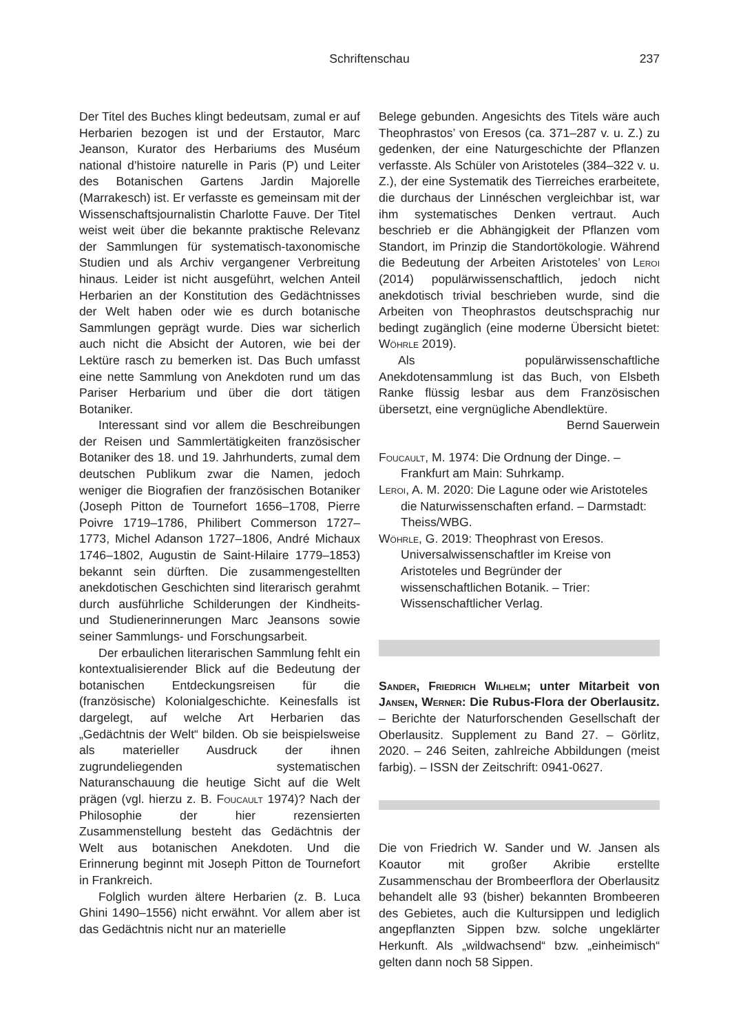Schriftenschau
237
Der Titel des Buches klingt bedeutsam, zumal er auf Herbarien bezogen ist und der Erstautor, Marc Jeanson, Kurator des Herbariums des Muséum national d’histoire naturelle in Paris (P) und Leiter des Botanischen Gartens Jardin Majorelle (Marrakesch) ist. Er verfasste es gemeinsam mit der Wissenschaftsjournalistin Charlotte Fauve. Der Titel weist weit über die bekannte praktische Relevanz der Sammlungen für systematisch-taxonomische Studien und als Archiv vergangener Verbreitung hinaus. Leider ist nicht ausgeführt, welchen Anteil Herbarien an der Konstitution des Gedächtnisses der Welt haben oder wie es durch botanische Sammlungen geprägt wurde. Dies war sicherlich auch nicht die Absicht der Autoren, wie bei der Lektüre rasch zu bemerken ist. Das Buch umfasst eine nette Sammlung von Anekdoten rund um das Pariser Herbarium und über die dort tätigen Botaniker.
Interessant sind vor allem die Beschreibungen der Reisen und Sammlertätigkeiten französischer Botaniker des 18. und 19. Jahrhunderts, zumal dem deutschen Publikum zwar die Namen, jedoch weniger die Biografien der französischen Botaniker (Joseph Pitton de Tournefort 1656–1708, Pierre Poivre 1719–1786, Philibert Commerson 1727–1773, Michel Adanson 1727–1806, André Michaux 1746–1802, Augustin de Saint-Hilaire 1779–1853) bekannt sein dürften. Die zusammengestellten anekdotischen Geschichten sind literarisch gerahmt durch ausführliche Schilderungen der Kindheits- und Studienerinnerungen Marc Jeansons sowie seiner Sammlungs- und Forschungsarbeit.
Der erbaulichen literarischen Sammlung fehlt ein kontextualisierender Blick auf die Bedeutung der botanischen Entdeckungsreisen für die (französische) Kolonialgeschichte. Keinesfalls ist dargelegt, auf welche Art Herbarien das „Gedächtnis der Welt“ bilden. Ob sie beispielsweise als materieller Ausdruck der ihnen zugrundeliegenden systematischen Naturanschauung die heutige Sicht auf die Welt prägen (vgl. hierzu z. B. Foucault 1974)? Nach der Philosophie der hier rezensierten Zusammenstellung besteht das Gedächtnis der Welt aus botanischen Anekdoten. Und die Erinnerung beginnt mit Joseph Pitton de Tournefort in Frankreich.
Folglich wurden ältere Herbarien (z. B. Luca Ghini 1490–1556) nicht erwähnt. Vor allem aber ist das Gedächtnis nicht nur an materielle
Belege gebunden. Angesichts des Titels wäre auch Theophrastos’ von Eresos (ca. 371–287 v. u. Z.) zu gedenken, der eine Naturgeschichte der Pflanzen verfasste. Als Schüler von Aristoteles (384–322 v. u. Z.), der eine Systematik des Tierreiches erarbeitete, die durchaus der Linnéschen vergleichbar ist, war ihm systematisches Denken vertraut. Auch beschrieb er die Abhängigkeit der Pflanzen vom Standort, im Prinzip die Standortökologie. Während die Bedeutung der Arbeiten Aristoteles’ von Leroi (2014) populärwissenschaftlich, jedoch nicht anekdotisch trivial beschrieben wurde, sind die Arbeiten von Theophrastos deutschsprachig nur bedingt zugänglich (eine moderne Übersicht bietet: Wöhrle 2019).
Als populärwissenschaftliche Anekdotensammlung ist das Buch, von Elsbeth Ranke flüssig lesbar aus dem Französischen übersetzt, eine vergnügliche Abendlektüre.
Bernd Sauerwein
Foucault, M. 1974: Die Ordnung der Dinge. – Frankfurt am Main: Suhrkamp.
Leroi, A. M. 2020: Die Lagune oder wie Aristoteles die Naturwissenschaften erfand. – Darmstadt: Theiss/WBG.
Wöhrle, G. 2019: Theophrast von Eresos. Universalwissenschaftler im Kreise von Aristoteles und Begründer der wissenschaftlichen Botanik. – Trier: Wissenschaftlicher Verlag.
Sander, Friedrich Wilhelm; unter Mitarbeit von Jansen, Werner: Die Rubus-Flora der Oberlausitz. – Berichte der Naturforschenden Gesellschaft der Oberlausitz. Supplement zu Band 27. – Görlitz, 2020. – 246 Seiten, zahlreiche Abbildungen (meist farbig). – ISSN der Zeitschrift: 0941-0627.
Die von Friedrich W. Sander und W. Jansen als Koautor mit großer Akribie erstellte Zusammenschau der Brombeerflora der Oberlausitz behandelt alle 93 (bisher) bekannten Brombeeren des Gebietes, auch die Kultursippen und lediglich angepflanzten Sippen bzw. solche ungeklärter Herkunft. Als „wildwachsend“ bzw. „einheimisch“ gelten dann noch 58 Sippen.